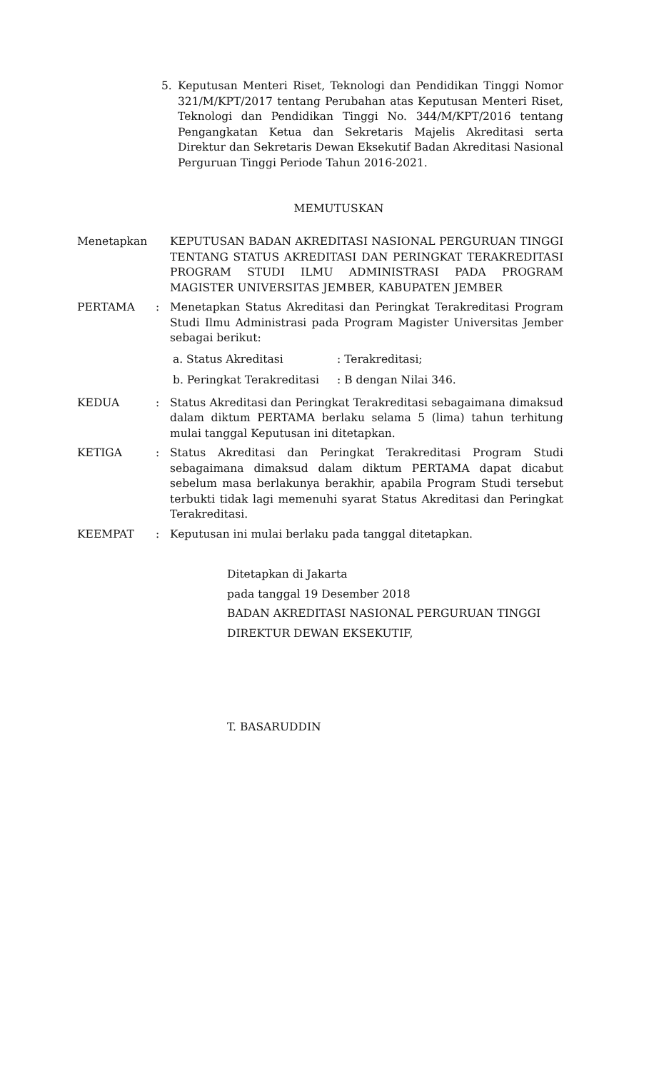5. Keputusan Menteri Riset, Teknologi dan Pendidikan Tinggi Nomor 321/M/KPT/2017 tentang Perubahan atas Keputusan Menteri Riset, Teknologi dan Pendidikan Tinggi No. 344/M/KPT/2016 tentang Pengangkatan Ketua dan Sekretaris Majelis Akreditasi serta Direktur dan Sekretaris Dewan Eksekutif Badan Akreditasi Nasional Perguruan Tinggi Periode Tahun 2016-2021.
MEMUTUSKAN
Menetapkan KEPUTUSAN BADAN AKREDITASI NASIONAL PERGURUAN TINGGI TENTANG STATUS AKREDITASI DAN PERINGKAT TERAKREDITASI PROGRAM STUDI ILMU ADMINISTRASI PADA PROGRAM MAGISTER UNIVERSITAS JEMBER, KABUPATEN JEMBER
PERTAMA: Menetapkan Status Akreditasi dan Peringkat Terakreditasi Program Studi Ilmu Administrasi pada Program Magister Universitas Jember sebagai berikut:
a. Status Akreditasi: Terakreditasi;
b. Peringkat Terakreditasi: B dengan Nilai 346.
KEDUA: Status Akreditasi dan Peringkat Terakreditasi sebagaimana dimaksud dalam diktum PERTAMA berlaku selama 5 (lima) tahun terhitung mulai tanggal Keputusan ini ditetapkan.
KETIGA: Status Akreditasi dan Peringkat Terakreditasi Program Studi sebagaimana dimaksud dalam diktum PERTAMA dapat dicabut sebelum masa berlakunya berakhir, apabila Program Studi tersebut terbukti tidak lagi memenuhi syarat Status Akreditasi dan Peringkat Terakreditasi.
KEEMPAT: Keputusan ini mulai berlaku pada tanggal ditetapkan.
Ditetapkan di Jakarta
pada tanggal 19 Desember 2018
BADAN AKREDITASI NASIONAL PERGURUAN TINGGI
DIREKTUR DEWAN EKSEKUTIF,
T. BASARUDDIN